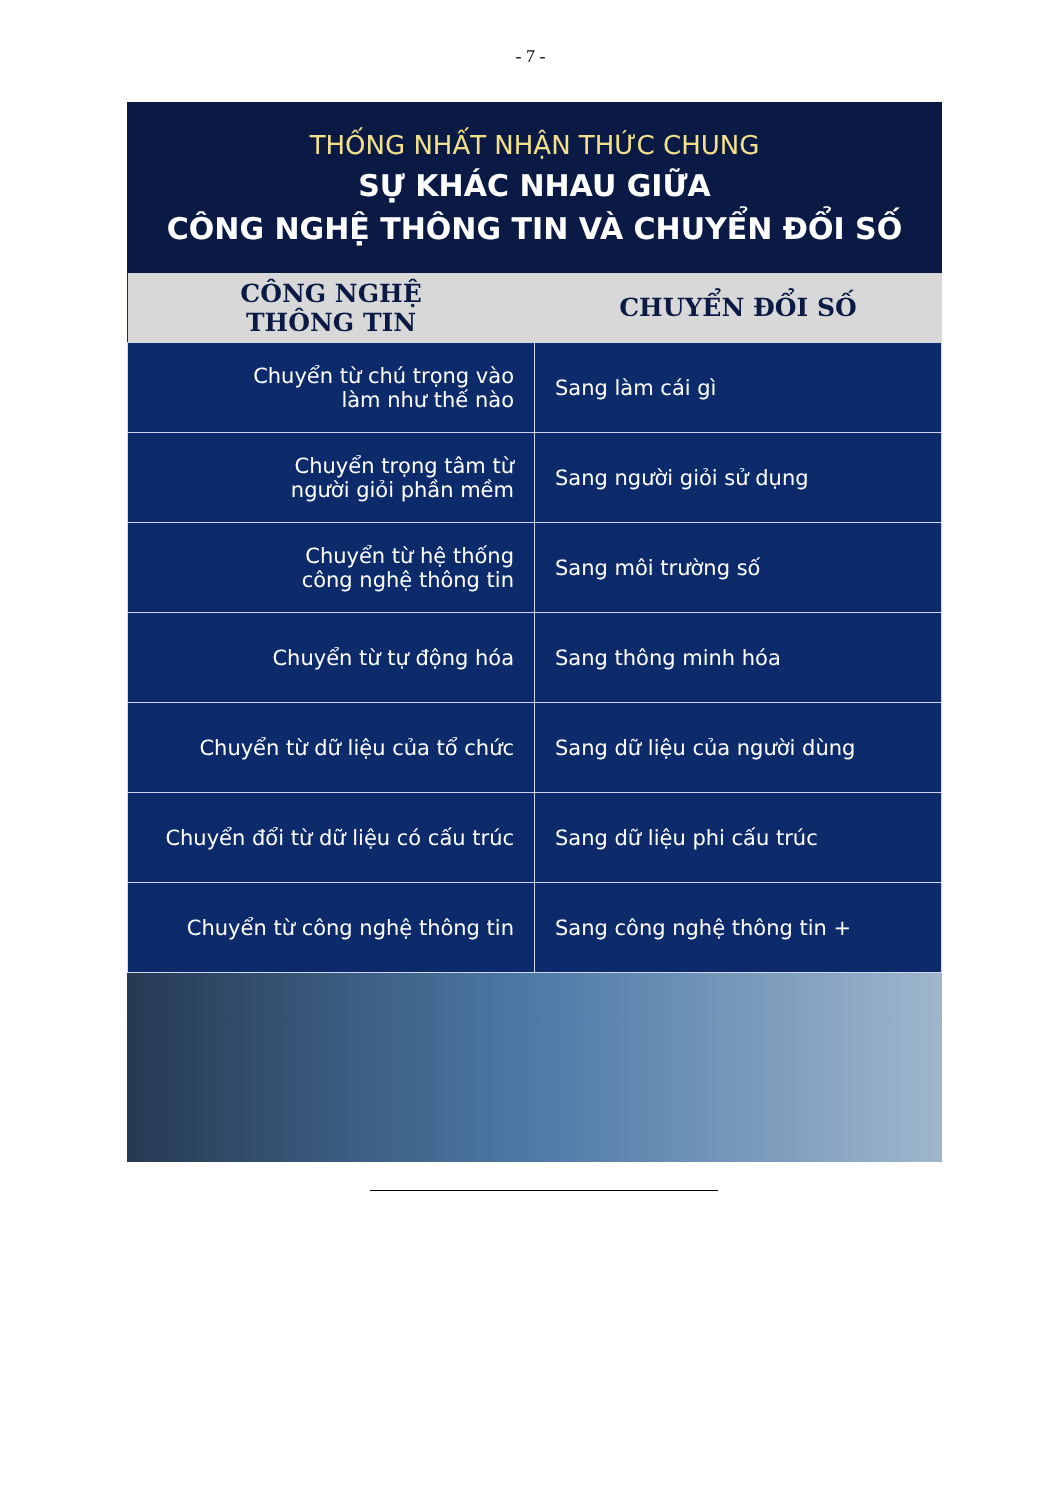- 7 -
THỐNG NHẤT NHẬN THỨC CHUNG
SỰ KHÁC NHAU GIỮA
CÔNG NGHỆ THÔNG TIN VÀ CHUYỂN ĐỔI SỐ
| CÔNG NGHỆ THÔNG TIN | CHUYỂN ĐỔI SỐ |
| --- | --- |
| Chuyển từ chú trọng vào làm như thế nào | Sang làm cái gì |
| Chuyển trọng tâm từ người giỏi phần mềm | Sang người giỏi sử dụng |
| Chuyển từ hệ thống công nghệ thông tin | Sang môi trường số |
| Chuyển từ tự động hóa | Sang thông minh hóa |
| Chuyển từ dữ liệu của tổ chức | Sang dữ liệu của người dùng |
| Chuyển đổi từ dữ liệu có cấu trúc | Sang dữ liệu phi cấu trúc |
| Chuyển từ công nghệ thông tin | Sang công nghệ thông tin + |